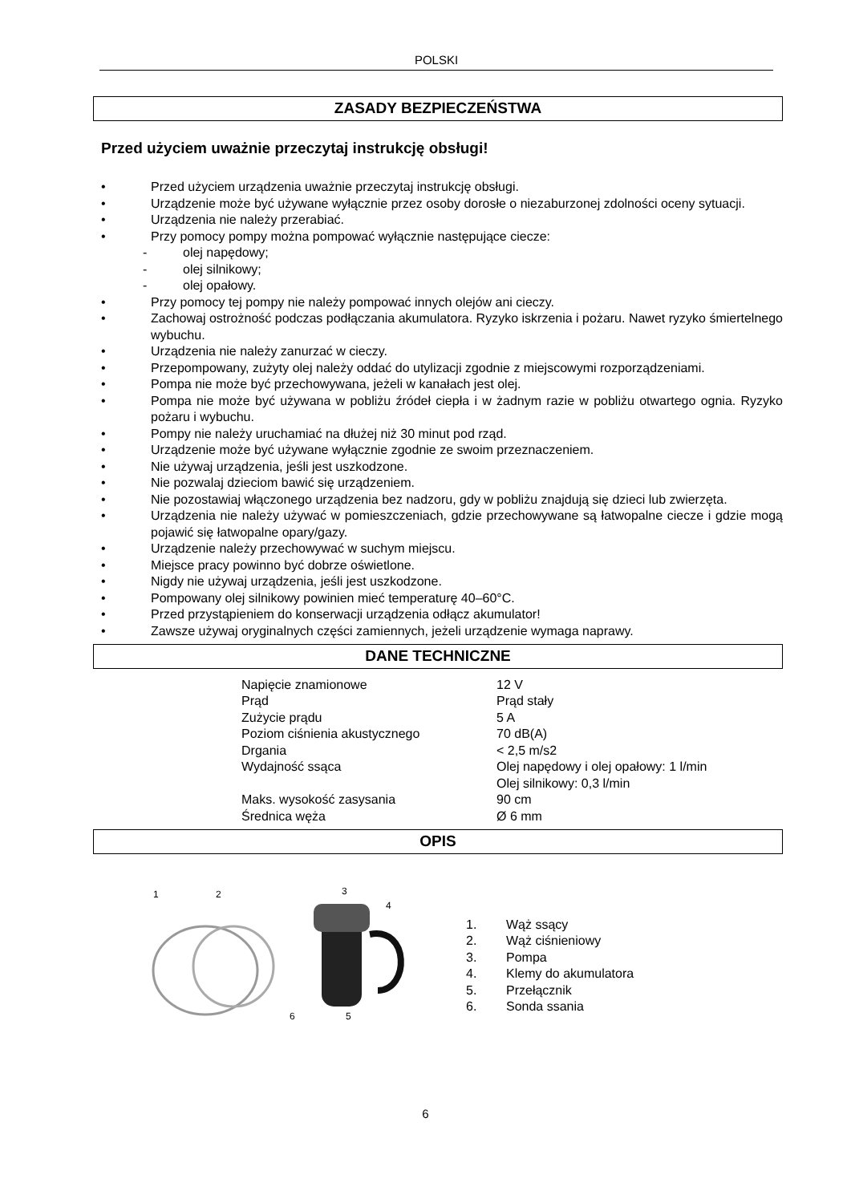POLSKI
ZASADY BEZPIECZEŃSTWA
Przed użyciem uważnie przeczytaj instrukcję obsługi!
• Przed użyciem urządzenia uważnie przeczytaj instrukcję obsługi.
• Urządzenie może być używane wyłącznie przez osoby dorosłe o niezaburzonej zdolności oceny sytuacji.
• Urządzenia nie należy przerabiać.
• Przy pomocy pompy można pompować wyłącznie następujące ciecze:
- olej napędowy;
- olej silnikowy;
- olej opałowy.
• Przy pomocy tej pompy nie należy pompować innych olejów ani cieczy.
• Zachowaj ostrożność podczas podłączania akumulatora. Ryzyko iskrzenia i pożaru. Nawet ryzyko śmiertelnego wybuchu.
• Urządzenia nie należy zanurzać w cieczy.
• Przepompowany, zużyty olej należy oddać do utylizacji zgodnie z miejscowymi rozporządzeniami.
• Pompa nie może być przechowywana, jeżeli w kanałach jest olej.
• Pompa nie może być używana w pobliżu źródeł ciepła i w żadnym razie w pobliżu otwartego ognia. Ryzyko pożaru i wybuchu.
• Pompy nie należy uruchamiać na dłużej niż 30 minut pod rząd.
• Urządzenie może być używane wyłącznie zgodnie ze swoim przeznaczeniem.
• Nie używaj urządzenia, jeśli jest uszkodzone.
• Nie pozwalaj dzieciom bawić się urządzeniem.
• Nie pozostawiaj włączonego urządzenia bez nadzoru, gdy w pobliżu znajdują się dzieci lub zwierzęta.
• Urządzenia nie należy używać w pomieszczeniach, gdzie przechowywane są łatwopalne ciecze i gdzie mogą pojawić się łatwopalne opary/gazy.
• Urządzenie należy przechowywać w suchym miejscu.
• Miejsce pracy powinno być dobrze oświetlone.
• Nigdy nie używaj urządzenia, jeśli jest uszkodzone.
• Pompowany olej silnikowy powinien mieć temperaturę 40–60°C.
• Przed przystąpieniem do konserwacji urządzenia odłącz akumulator!
• Zawsze używaj oryginalnych części zamiennych, jeżeli urządzenie wymaga naprawy.
DANE TECHNICZNE
| Napięcie znamionowe | 12 V |
| Prąd | Prąd stały |
| Zużycie prądu | 5 A |
| Poziom ciśnienia akustycznego | 70 dB(A) |
| Drgania | < 2,5 m/s2 |
| Wydajność ssąca | Olej napędowy i olej opałowy: 1 l/min Olej silnikowy: 0,3 l/min |
| Maks. wysokość zasysania | 90 cm |
| Średnica węża | Ø 6 mm |
OPIS
1
2
3
4
6
5
1. Wąż ssący
2. Wąż ciśnieniowy
3. Pompa
4. Klemy do akumulatora
5. Przełącznik
6. Sonda ssania
6